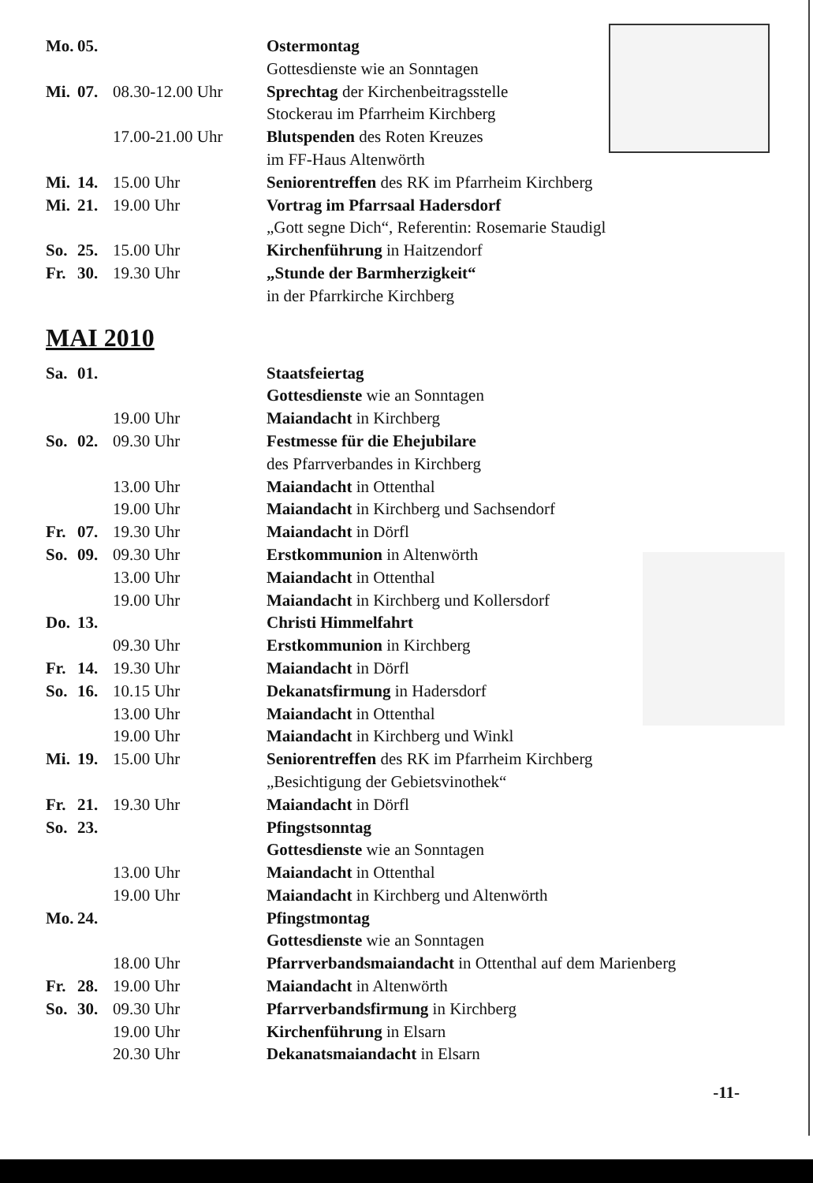| Mo. | 05. | | Ostermontag |
| | | | Gottesdienste wie an Sonntagen |
| Mi. | 07. | 08.30-12.00 Uhr | Sprechtag der Kirchenbeitragsstelle |
| | | | Stockerau im Pfarrheim Kirchberg |
| | | 17.00-21.00 Uhr | Blutspenden des Roten Kreuzes |
| | | | im FF-Haus Altenwörth |
| Mi. | 14. | 15.00 Uhr | Seniorentreffen des RK im Pfarrheim Kirchberg |
| Mi. | 21. | 19.00 Uhr | Vortrag im Pfarrsaal Hadersdorf |
| | | | „Gott segne Dich“, Referentin: Rosemarie Staudigl |
| So. | 25. | 15.00 Uhr | Kirchenführung in Haitzendorf |
| Fr. | 30. | 19.30 Uhr | „Stunde der Barmherzigkeit“ |
| | | | in der Pfarrkirche Kirchberg |
MAI 2010
| Sa. | 01. | | Staatsfeiertag |
| | | | Gottesdienste wie an Sonntagen |
| | | 19.00 Uhr | Maiandacht in Kirchberg |
| So. | 02. | 09.30 Uhr | Festmesse für die Ehejubilare |
| | | | des Pfarrverbandes in Kirchberg |
| | | 13.00 Uhr | Maiandacht in Ottenthal |
| | | 19.00 Uhr | Maiandacht in Kirchberg und Sachsendorf |
| Fr. | 07. | 19.30 Uhr | Maiandacht in Dörfl |
| So. | 09. | 09.30 Uhr | Erstkommunion in Altenwörth |
| | | 13.00 Uhr | Maiandacht in Ottenthal |
| | | 19.00 Uhr | Maiandacht in Kirchberg und Kollersdorf |
| Do. | 13. | | Christi Himmelfahrt |
| | | 09.30 Uhr | Erstkommunion in Kirchberg |
| Fr. | 14. | 19.30 Uhr | Maiandacht in Dörfl |
| So. | 16. | 10.15 Uhr | Dekanatsfirmung in Hadersdorf |
| | | 13.00 Uhr | Maiandacht in Ottenthal |
| | | 19.00 Uhr | Maiandacht in Kirchberg und Winkl |
| Mi. | 19. | 15.00 Uhr | Seniorentreffen des RK im Pfarrheim Kirchberg |
| | | | „Besichtigung der Gebietsvinothek“ |
| Fr. | 21. | 19.30 Uhr | Maiandacht in Dörfl |
| So. | 23. | | Pfingstsonntag |
| | | | Gottesdienste wie an Sonntagen |
| | | 13.00 Uhr | Maiandacht in Ottenthal |
| | | 19.00 Uhr | Maiandacht in Kirchberg und Altenwörth |
| Mo. | 24. | | Pfingstmontag |
| | | | Gottesdienste wie an Sonntagen |
| | | 18.00 Uhr | Pfarrverbandsmaiandacht in Ottenthal auf dem Marienberg |
| Fr. | 28. | 19.00 Uhr | Maiandacht in Altenwörth |
| So. | 30. | 09.30 Uhr | Pfarrverbandsfirmung in Kirchberg |
| | | 19.00 Uhr | Kirchenführung in Elsarn |
| | | 20.30 Uhr | Dekanatsmaiandacht in Elsarn |
-11-